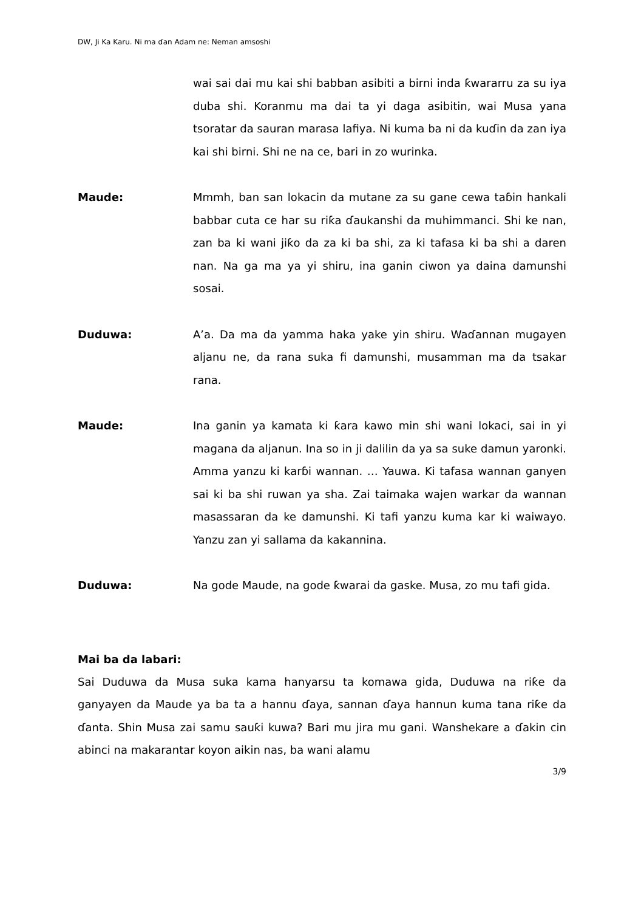DW, Ji Ka Karu. Ni ma ɗan Adam ne: Neman amsoshi
wai sai dai mu kai shi babban asibiti a birni inda ƙwararru za su iya duba shi. Koranmu ma dai ta yi daga asibitin, wai Musa yana tsoratar da sauran marasa lafiya. Ni kuma ba ni da kuɗin da zan iya kai shi birni. Shi ne na ce, bari in zo wurinka.
Maude: Mmmh, ban san lokacin da mutane za su gane cewa taɓin hankali babbar cuta ce har su riƙa ɗaukanshi da muhimmanci. Shi ke nan, zan ba ki wani jiƙo da za ki ba shi, za ki tafasa ki ba shi a daren nan. Na ga ma ya yi shiru, ina ganin ciwon ya daina damunshi sosai.
Duduwa: A’a. Da ma da yamma haka yake yin shiru. Waɗannan mugayen aljanu ne, da rana suka fi damunshi, musamman ma da tsakar rana.
Maude: Ina ganin ya kamata ki ƙara kawo min shi wani lokaci, sai in yi magana da aljanun. Ina so in ji dalilin da ya sa suke damun yaronki. Amma yanzu ki karɓi wannan. … Yauwa. Ki tafasa wannan ganyen sai ki ba shi ruwan ya sha. Zai taimaka wajen warkar da wannan masassaran da ke damunshi. Ki tafi yanzu kuma kar ki waiwayo. Yanzu zan yi sallama da kakannina.
Duduwa: Na gode Maude, na gode ƙwarai da gaske. Musa, zo mu tafi gida.
Mai ba da labari:
Sai Duduwa da Musa suka kama hanyarsu ta komawa gida, Duduwa na riƙe da ganyayen da Maude ya ba ta a hannu ɗaya, sannan ɗaya hannun kuma tana riƙe da ɗanta. Shin Musa zai samu sauƙi kuwa? Bari mu jira mu gani. Wanshekare a ɗakin cin abinci na makarantar koyon aikin nas, ba wani alamu
3/9